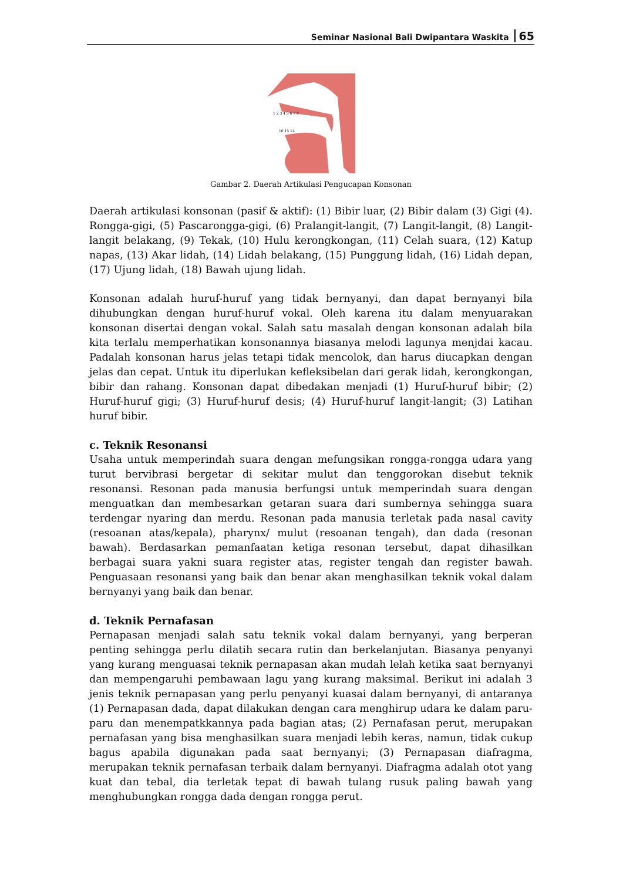Seminar Nasional Bali Dwipantara Waskita 65
1 2 3 4 5 6 7 8
16 15 14
Gambar 2. Daerah Artikulasi Pengucapan Konsonan
Daerah artikulasi konsonan (pasif & aktif): (1) Bibir luar, (2) Bibir dalam (3) Gigi (4). Rongga-gigi, (5) Pascarongga-gigi, (6) Pralangit-langit, (7) Langit-langit, (8) Langit-langit belakang, (9) Tekak, (10) Hulu kerongkongan, (11) Celah suara, (12) Katup napas, (13) Akar lidah, (14) Lidah belakang, (15) Punggung lidah, (16) Lidah depan, (17) Ujung lidah, (18) Bawah ujung lidah.
Konsonan adalah huruf-huruf yang tidak bernyanyi, dan dapat bernyanyi bila dihubungkan dengan huruf-huruf vokal. Oleh karena itu dalam menyuarakan konsonan disertai dengan vokal. Salah satu masalah dengan konsonan adalah bila kita terlalu memperhatikan konsonannya biasanya melodi lagunya menjdai kacau. Padalah konsonan harus jelas tetapi tidak mencolok, dan harus diucapkan dengan jelas dan cepat. Untuk itu diperlukan kefleksibelan dari gerak lidah, kerongkongan, bibir dan rahang. Konsonan dapat dibedakan menjadi (1) Huruf-huruf bibir; (2) Huruf-huruf gigi; (3) Huruf-huruf desis; (4) Huruf-huruf langit-langit; (3) Latihan huruf bibir.
c. Teknik Resonansi
Usaha untuk memperindah suara dengan mefungsikan rongga-rongga udara yang turut bervibrasi bergetar di sekitar mulut dan tenggorokan disebut teknik resonansi. Resonan pada manusia berfungsi untuk memperindah suara dengan menguatkan dan membesarkan getaran suara dari sumbernya sehingga suara terdengar nyaring dan merdu. Resonan pada manusia terletak pada nasal cavity (resoanan atas/kepala), pharynx/ mulut (resoanan tengah), dan dada (resonan bawah). Berdasarkan pemanfaatan ketiga resonan tersebut, dapat dihasilkan berbagai suara yakni suara register atas, register tengah dan register bawah. Penguasaan resonansi yang baik dan benar akan menghasilkan teknik vokal dalam bernyanyi yang baik dan benar.
d. Teknik Pernafasan
Pernapasan menjadi salah satu teknik vokal dalam bernyanyi, yang berperan penting sehingga perlu dilatih secara rutin dan berkelanjutan. Biasanya penyanyi yang kurang menguasai teknik pernapasan akan mudah lelah ketika saat bernyanyi dan mempengaruhi pembawaan lagu yang kurang maksimal. Berikut ini adalah 3 jenis teknik pernapasan yang perlu penyanyi kuasai dalam bernyanyi, di antaranya (1) Pernapasan dada, dapat dilakukan dengan cara menghirup udara ke dalam paru-paru dan menempatkkannya pada bagian atas; (2) Pernafasan perut, merupakan pernafasan yang bisa menghasilkan suara menjadi lebih keras, namun, tidak cukup bagus apabila digunakan pada saat bernyanyi; (3) Pernapasan diafragma, merupakan teknik pernafasan terbaik dalam bernyanyi. Diafragma adalah otot yang kuat dan tebal, dia terletak tepat di bawah tulang rusuk paling bawah yang menghubungkan rongga dada dengan rongga perut.